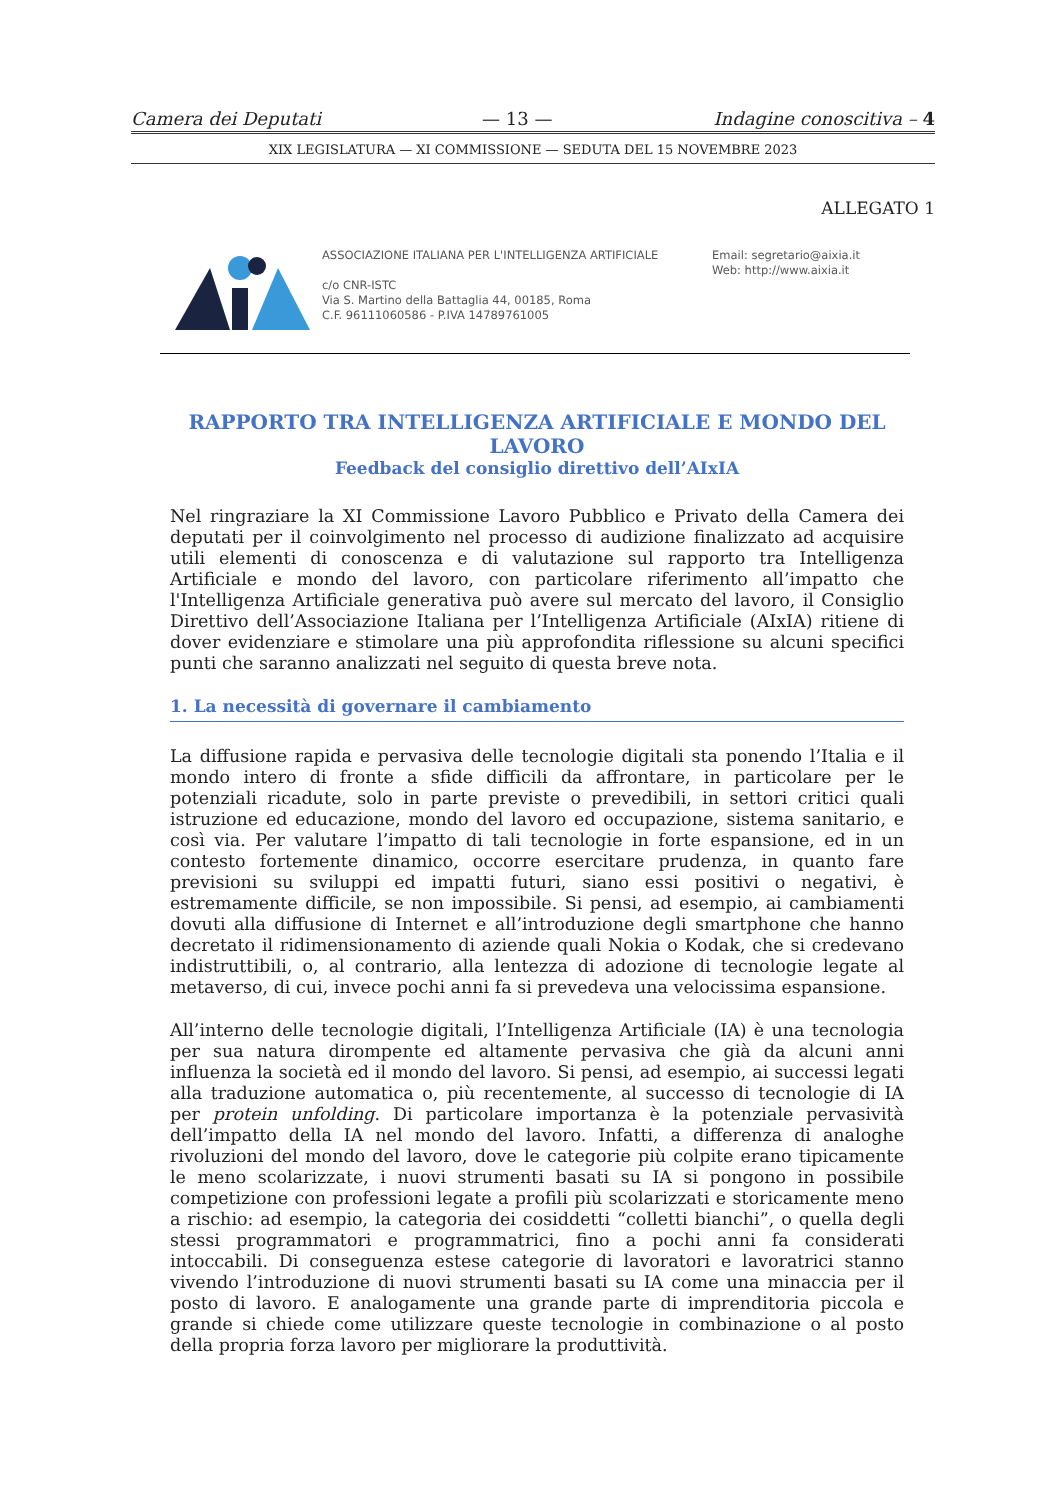Camera dei Deputati — 13 — Indagine conoscitiva – 4
XIX LEGISLATURA — XI COMMISSIONE — SEDUTA DEL 15 NOVEMBRE 2023
ALLEGATO 1
ASSOCIAZIONE ITALIANA PER L'INTELLIGENZA ARTIFICIALE
c/o CNR-ISTC
Via S. Martino della Battaglia 44, 00185, Roma
C.F. 96111060586 - P.IVA 14789761005
Email: segretario@aixia.it
Web: http://www.aixia.it
RAPPORTO TRA INTELLIGENZA ARTIFICIALE E MONDO DEL LAVORO
Feedback del consiglio direttivo dell’AIxIA
Nel ringraziare la XI Commissione Lavoro Pubblico e Privato della Camera dei deputati per il coinvolgimento nel processo di audizione finalizzato ad acquisire utili elementi di conoscenza e di valutazione sul rapporto tra Intelligenza Artificiale e mondo del lavoro, con particolare riferimento all’impatto che l'Intelligenza Artificiale generativa può avere sul mercato del lavoro, il Consiglio Direttivo dell’Associazione Italiana per l’Intelligenza Artificiale (AIxIA) ritiene di dover evidenziare e stimolare una più approfondita riflessione su alcuni specifici punti che saranno analizzati nel seguito di questa breve nota.
1. La necessità di governare il cambiamento
La diffusione rapida e pervasiva delle tecnologie digitali sta ponendo l’Italia e il mondo intero di fronte a sfide difficili da affrontare, in particolare per le potenziali ricadute, solo in parte previste o prevedibili, in settori critici quali istruzione ed educazione, mondo del lavoro ed occupazione, sistema sanitario, e così via. Per valutare l’impatto di tali tecnologie in forte espansione, ed in un contesto fortemente dinamico, occorre esercitare prudenza, in quanto fare previsioni su sviluppi ed impatti futuri, siano essi positivi o negativi, è estremamente difficile, se non impossibile. Si pensi, ad esempio, ai cambiamenti dovuti alla diffusione di Internet e all’introduzione degli smartphone che hanno decretato il ridimensionamento di aziende quali Nokia o Kodak, che si credevano indistruttibili, o, al contrario, alla lentezza di adozione di tecnologie legate al metaverso, di cui, invece pochi anni fa si prevedeva una velocissima espansione.
All’interno delle tecnologie digitali, l’Intelligenza Artificiale (IA) è una tecnologia per sua natura dirompente ed altamente pervasiva che già da alcuni anni influenza la società ed il mondo del lavoro. Si pensi, ad esempio, ai successi legati alla traduzione automatica o, più recentemente, al successo di tecnologie di IA per protein unfolding. Di particolare importanza è la potenziale pervasività dell’impatto della IA nel mondo del lavoro. Infatti, a differenza di analoghe rivoluzioni del mondo del lavoro, dove le categorie più colpite erano tipicamente le meno scolarizzate, i nuovi strumenti basati su IA si pongono in possibile competizione con professioni legate a profili più scolarizzati e storicamente meno a rischio: ad esempio, la categoria dei cosiddetti “colletti bianchi”, o quella degli stessi programmatori e programmatrici, fino a pochi anni fa considerati intoccabili. Di conseguenza estese categorie di lavoratori e lavoratrici stanno vivendo l’introduzione di nuovi strumenti basati su IA come una minaccia per il posto di lavoro. E analogamente una grande parte di imprenditoria piccola e grande si chiede come utilizzare queste tecnologie in combinazione o al posto della propria forza lavoro per migliorare la produttività.